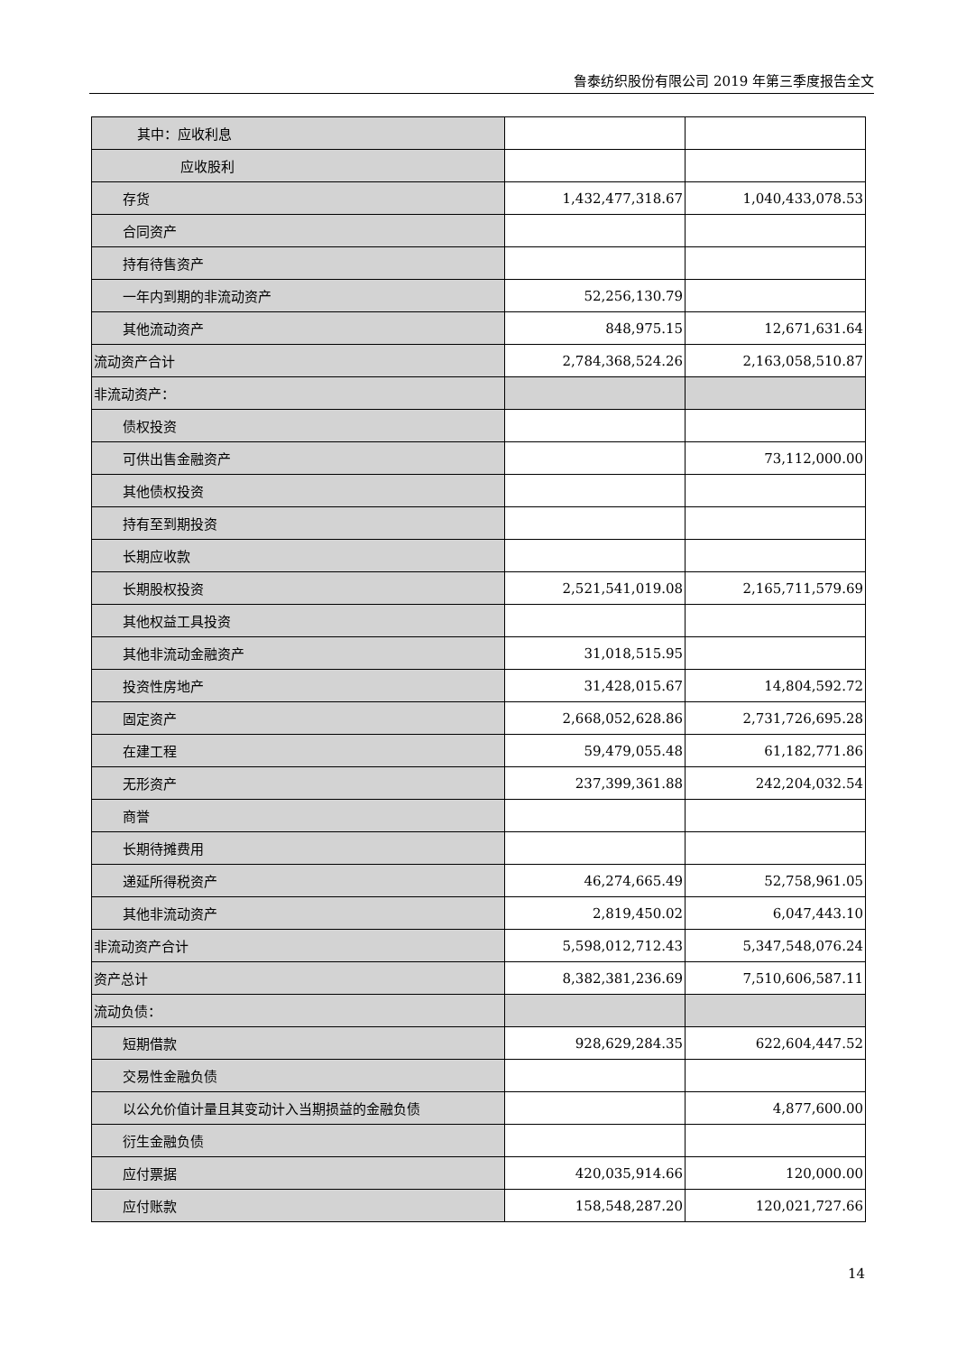鲁泰纺织股份有限公司 2019 年第三季度报告全文
| 其中：应收利息 | | |
| 应收股利 | | |
| 存货 | 1,432,477,318.67 | 1,040,433,078.53 |
| 合同资产 | | |
| 持有待售资产 | | |
| 一年内到期的非流动资产 | 52,256,130.79 | |
| 其他流动资产 | 848,975.15 | 12,671,631.64 |
| 流动资产合计 | 2,784,368,524.26 | 2,163,058,510.87 |
| 非流动资产： | | |
| 债权投资 | | |
| 可供出售金融资产 | | 73,112,000.00 |
| 其他债权投资 | | |
| 持有至到期投资 | | |
| 长期应收款 | | |
| 长期股权投资 | 2,521,541,019.08 | 2,165,711,579.69 |
| 其他权益工具投资 | | |
| 其他非流动金融资产 | 31,018,515.95 | |
| 投资性房地产 | 31,428,015.67 | 14,804,592.72 |
| 固定资产 | 2,668,052,628.86 | 2,731,726,695.28 |
| 在建工程 | 59,479,055.48 | 61,182,771.86 |
| 无形资产 | 237,399,361.88 | 242,204,032.54 |
| 商誉 | | |
| 长期待摊费用 | | |
| 递延所得税资产 | 46,274,665.49 | 52,758,961.05 |
| 其他非流动资产 | 2,819,450.02 | 6,047,443.10 |
| 非流动资产合计 | 5,598,012,712.43 | 5,347,548,076.24 |
| 资产总计 | 8,382,381,236.69 | 7,510,606,587.11 |
| 流动负债： | | |
| 短期借款 | 928,629,284.35 | 622,604,447.52 |
| 交易性金融负债 | | |
| 以公允价值计量且其变动计入当期损益的金融负债 | | 4,877,600.00 |
| 衍生金融负债 | | |
| 应付票据 | 420,035,914.66 | 120,000.00 |
| 应付账款 | 158,548,287.20 | 120,021,727.66 |
14